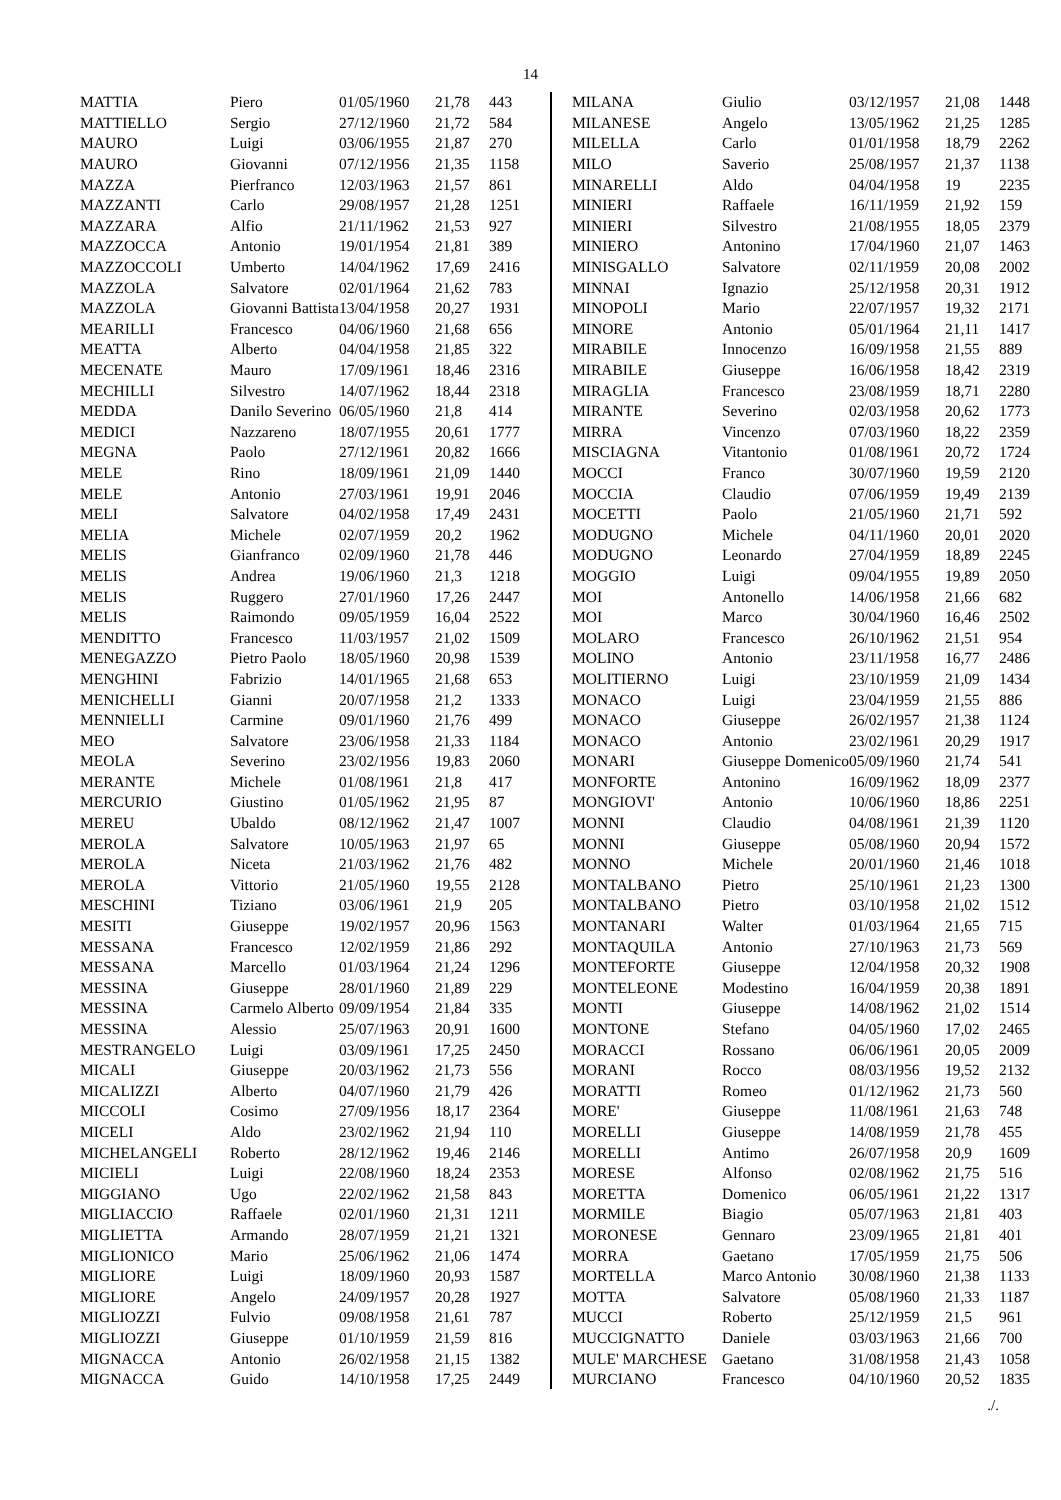14
| MATTIA | Piero | 01/05/1960 | 21,78 | 443 |
| MATTIELLO | Sergio | 27/12/1960 | 21,72 | 584 |
| MAURO | Luigi | 03/06/1955 | 21,87 | 270 |
| MAURO | Giovanni | 07/12/1956 | 21,35 | 1158 |
| MAZZA | Pierfranco | 12/03/1963 | 21,57 | 861 |
| MAZZANTI | Carlo | 29/08/1957 | 21,28 | 1251 |
| MAZZARA | Alfio | 21/11/1962 | 21,53 | 927 |
| MAZZOCCA | Antonio | 19/01/1954 | 21,81 | 389 |
| MAZZOCCOLI | Umberto | 14/04/1962 | 17,69 | 2416 |
| MAZZOLA | Salvatore | 02/01/1964 | 21,62 | 783 |
| MAZZOLA | Giovanni Battista | 13/04/1958 | 20,27 | 1931 |
| MEARILLI | Francesco | 04/06/1960 | 21,68 | 656 |
| MEATTA | Alberto | 04/04/1958 | 21,85 | 322 |
| MECENATE | Mauro | 17/09/1961 | 18,46 | 2316 |
| MECHILLI | Silvestro | 14/07/1962 | 18,44 | 2318 |
| MEDDA | Danilo Severino | 06/05/1960 | 21,8 | 414 |
| MEDICI | Nazzareno | 18/07/1955 | 20,61 | 1777 |
| MEGNA | Paolo | 27/12/1961 | 20,82 | 1666 |
| MELE | Rino | 18/09/1961 | 21,09 | 1440 |
| MELE | Antonio | 27/03/1961 | 19,91 | 2046 |
| MELI | Salvatore | 04/02/1958 | 17,49 | 2431 |
| MELIA | Michele | 02/07/1959 | 20,2 | 1962 |
| MELIS | Gianfranco | 02/09/1960 | 21,78 | 446 |
| MELIS | Andrea | 19/06/1960 | 21,3 | 1218 |
| MELIS | Ruggero | 27/01/1960 | 17,26 | 2447 |
| MELIS | Raimondo | 09/05/1959 | 16,04 | 2522 |
| MENDITTO | Francesco | 11/03/1957 | 21,02 | 1509 |
| MENEGAZZO | Pietro Paolo | 18/05/1960 | 20,98 | 1539 |
| MENGHINI | Fabrizio | 14/01/1965 | 21,68 | 653 |
| MENICHELLI | Gianni | 20/07/1958 | 21,2 | 1333 |
| MENNIELLI | Carmine | 09/01/1960 | 21,76 | 499 |
| MEO | Salvatore | 23/06/1958 | 21,33 | 1184 |
| MEOLA | Severino | 23/02/1956 | 19,83 | 2060 |
| MERANTE | Michele | 01/08/1961 | 21,8 | 417 |
| MERCURIO | Giustino | 01/05/1962 | 21,95 | 87 |
| MEREU | Ubaldo | 08/12/1962 | 21,47 | 1007 |
| MEROLA | Salvatore | 10/05/1963 | 21,97 | 65 |
| MEROLA | Niceta | 21/03/1962 | 21,76 | 482 |
| MEROLA | Vittorio | 21/05/1960 | 19,55 | 2128 |
| MESCHINI | Tiziano | 03/06/1961 | 21,9 | 205 |
| MESITI | Giuseppe | 19/02/1957 | 20,96 | 1563 |
| MESSANA | Francesco | 12/02/1959 | 21,86 | 292 |
| MESSANA | Marcello | 01/03/1964 | 21,24 | 1296 |
| MESSINA | Giuseppe | 28/01/1960 | 21,89 | 229 |
| MESSINA | Carmelo Alberto | 09/09/1954 | 21,84 | 335 |
| MESSINA | Alessio | 25/07/1963 | 20,91 | 1600 |
| MESTRANGELO | Luigi | 03/09/1961 | 17,25 | 2450 |
| MICALI | Giuseppe | 20/03/1962 | 21,73 | 556 |
| MICALIZZI | Alberto | 04/07/1960 | 21,79 | 426 |
| MICCOLI | Cosimo | 27/09/1956 | 18,17 | 2364 |
| MICELI | Aldo | 23/02/1962 | 21,94 | 110 |
| MICHELANGELI | Roberto | 28/12/1962 | 19,46 | 2146 |
| MICIELI | Luigi | 22/08/1960 | 18,24 | 2353 |
| MIGGIANO | Ugo | 22/02/1962 | 21,58 | 843 |
| MIGLIACCIO | Raffaele | 02/01/1960 | 21,31 | 1211 |
| MIGLIETTA | Armando | 28/07/1959 | 21,21 | 1321 |
| MIGLIONICO | Mario | 25/06/1962 | 21,06 | 1474 |
| MIGLIORE | Luigi | 18/09/1960 | 20,93 | 1587 |
| MIGLIORE | Angelo | 24/09/1957 | 20,28 | 1927 |
| MIGLIOZZI | Fulvio | 09/08/1958 | 21,61 | 787 |
| MIGLIOZZI | Giuseppe | 01/10/1959 | 21,59 | 816 |
| MIGNACCA | Antonio | 26/02/1958 | 21,15 | 1382 |
| MIGNACCA | Guido | 14/10/1958 | 17,25 | 2449 |
| MILANA | Giulio | 03/12/1957 | 21,08 | 1448 |
| MILANESE | Angelo | 13/05/1962 | 21,25 | 1285 |
| MILELLA | Carlo | 01/01/1958 | 18,79 | 2262 |
| MILO | Saverio | 25/08/1957 | 21,37 | 1138 |
| MINARELLI | Aldo | 04/04/1958 | 19 | 2235 |
| MINIERI | Raffaele | 16/11/1959 | 21,92 | 159 |
| MINIERI | Silvestro | 21/08/1955 | 18,05 | 2379 |
| MINIERO | Antonino | 17/04/1960 | 21,07 | 1463 |
| MINISGALLO | Salvatore | 02/11/1959 | 20,08 | 2002 |
| MINNAI | Ignazio | 25/12/1958 | 20,31 | 1912 |
| MINOPOLI | Mario | 22/07/1957 | 19,32 | 2171 |
| MINORE | Antonio | 05/01/1964 | 21,11 | 1417 |
| MIRABILE | Innocenzo | 16/09/1958 | 21,55 | 889 |
| MIRABILE | Giuseppe | 16/06/1958 | 18,42 | 2319 |
| MIRAGLIA | Francesco | 23/08/1959 | 18,71 | 2280 |
| MIRANTE | Severino | 02/03/1958 | 20,62 | 1773 |
| MIRRA | Vincenzo | 07/03/1960 | 18,22 | 2359 |
| MISCIAGNA | Vitantonio | 01/08/1961 | 20,72 | 1724 |
| MOCCI | Franco | 30/07/1960 | 19,59 | 2120 |
| MOCCIA | Claudio | 07/06/1959 | 19,49 | 2139 |
| MOCETTI | Paolo | 21/05/1960 | 21,71 | 592 |
| MODUGNO | Michele | 04/11/1960 | 20,01 | 2020 |
| MODUGNO | Leonardo | 27/04/1959 | 18,89 | 2245 |
| MOGGIO | Luigi | 09/04/1955 | 19,89 | 2050 |
| MOI | Antonello | 14/06/1958 | 21,66 | 682 |
| MOI | Marco | 30/04/1960 | 16,46 | 2502 |
| MOLARO | Francesco | 26/10/1962 | 21,51 | 954 |
| MOLINO | Antonio | 23/11/1958 | 16,77 | 2486 |
| MOLITIERNO | Luigi | 23/10/1959 | 21,09 | 1434 |
| MONACO | Luigi | 23/04/1959 | 21,55 | 886 |
| MONACO | Giuseppe | 26/02/1957 | 21,38 | 1124 |
| MONACO | Antonio | 23/02/1961 | 20,29 | 1917 |
| MONARI | Giuseppe Domenico | 05/09/1960 | 21,74 | 541 |
| MONFORTE | Antonino | 16/09/1962 | 18,09 | 2377 |
| MONGIOVI' | Antonio | 10/06/1960 | 18,86 | 2251 |
| MONNI | Claudio | 04/08/1961 | 21,39 | 1120 |
| MONNI | Giuseppe | 05/08/1960 | 20,94 | 1572 |
| MONNO | Michele | 20/01/1960 | 21,46 | 1018 |
| MONTALBANO | Pietro | 25/10/1961 | 21,23 | 1300 |
| MONTALBANO | Pietro | 03/10/1958 | 21,02 | 1512 |
| MONTANARI | Walter | 01/03/1964 | 21,65 | 715 |
| MONTAQUILA | Antonio | 27/10/1963 | 21,73 | 569 |
| MONTEFORTE | Giuseppe | 12/04/1958 | 20,32 | 1908 |
| MONTELEONE | Modestino | 16/04/1959 | 20,38 | 1891 |
| MONTI | Giuseppe | 14/08/1962 | 21,02 | 1514 |
| MONTONE | Stefano | 04/05/1960 | 17,02 | 2465 |
| MORACCI | Rossano | 06/06/1961 | 20,05 | 2009 |
| MORANI | Rocco | 08/03/1956 | 19,52 | 2132 |
| MORATTI | Romeo | 01/12/1962 | 21,73 | 560 |
| MORE' | Giuseppe | 11/08/1961 | 21,63 | 748 |
| MORELLI | Giuseppe | 14/08/1959 | 21,78 | 455 |
| MORELLI | Antimo | 26/07/1958 | 20,9 | 1609 |
| MORESE | Alfonso | 02/08/1962 | 21,75 | 516 |
| MORETTA | Domenico | 06/05/1961 | 21,22 | 1317 |
| MORMILE | Biagio | 05/07/1963 | 21,81 | 403 |
| MORONESE | Gennaro | 23/09/1965 | 21,81 | 401 |
| MORRA | Gaetano | 17/05/1959 | 21,75 | 506 |
| MORTELLA | Marco Antonio | 30/08/1960 | 21,38 | 1133 |
| MOTTA | Salvatore | 05/08/1960 | 21,33 | 1187 |
| MUCCI | Roberto | 25/12/1959 | 21,5 | 961 |
| MUCCIGNATTO | Daniele | 03/03/1963 | 21,66 | 700 |
| MULE' MARCHESE | Gaetano | 31/08/1958 | 21,43 | 1058 |
| MURCIANO | Francesco | 04/10/1960 | 20,52 | 1835 |
./.